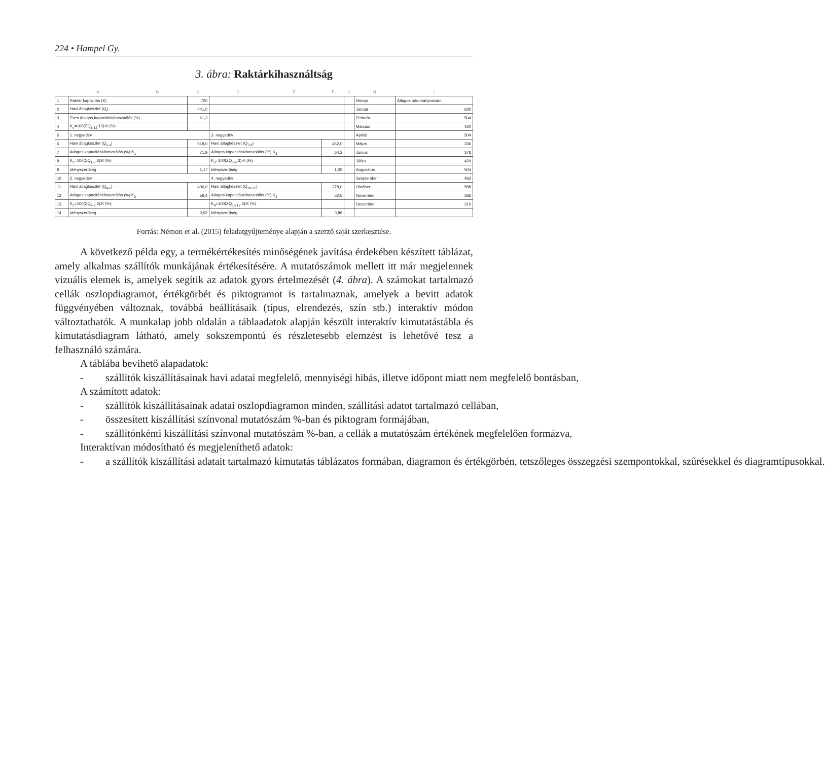224 • Hampel Gy.
3. ábra: Raktárkihasználtság
| | A | B | C | D | E | F | G | H | I |
| --- | --- | --- | --- | --- | --- | --- | --- | --- | --- |
| 1 | Raktár kapacitás (K) | | 720 | | | | | Hónap | Átlagos rakománynszám |
| 2 | Havi átlagkészlet (Q<sub>i</sub>) | | 441,0 | | | | | Január | 630 |
| 3 | Éves átlagos kapacitáskihasználás (%) | | 61,3 | | | | | Február | 504 |
| 4 | K<sub>e</sub>=100(ΣQ<sub>1-12</sub>:12):K (%) | | | | | | | Március | 420 |
| 5 | 1. negyedév | | | 3. negyedév | | | | Április | 504 |
| 6 | Havi átlagkészlet (Q<sub>1-3</sub>) | | 518,0 | Havi átlagkészlet (Q<sub>7-9</sub>) | | 462,0 | | Május | 336 |
| 7 | Átlagos kapacitáskihasználás (%) K<sub>1</sub> | | 71,9 | Átlagos kapacitáskihasználás (%) K<sub>3</sub> | | 64,2 | | Június | 378 |
| 8 | K<sub>1</sub>=100(ΣQ<sub>1-3</sub>:3):K (%) | | | K<sub>3</sub>=100(ΣQ<sub>7-9</sub>:3):K (%) | | | | Július | 420 |
| 9 | Idényszerűség | | 1,17 | Idényszerűség | | 1,05 | | Augusztus | 504 |
| 10 | 2. negyedév | | | 4. negyedév | | | | Szeptember | 462 |
| 11 | Havi átlagkészlet (Q<sub>4-6</sub>) | | 406,0 | Havi átlagkészlet (Q<sub>10-12</sub>) | | 378,0 | | Október | 588 |
| 12 | Átlagos kapacitáskihasználás (%) K<sub>2</sub> | | 56,4 | Átlagos kapacitáskihasználás (%) K<sub>4</sub> | | 52,5 | | November | 336 |
| 13 | K<sub>2</sub>=100(ΣQ<sub>4-6</sub>:3):K (%) | | | K<sub>4</sub>=100(ΣQ<sub>10-12</sub>:3):K (%) | | | | December | 210 |
| 14 | Idényszerűség | | 0,92 | Idényszerűség | | 0,86 | | | |
Forrás: Némon et al. (2015) feladatgyűjteménye alapján a szerző saját szerkesztése.
A következő példa egy, a termékértékesítés minőségének javítása érdekében készített táblázat, amely alkalmas szállítók munkájának értékesítésére. A mutatószámok mellett itt már megjelennek vizuális elemek is, amelyek segítik az adatok gyors értelmezését (4. ábra). A számokat tartalmazó cellák oszlopdiagramot, értékgörbét és piktogramot is tartalmaznak, amelyek a bevitt adatok függvényében változnak, továbbá beállításaik (típus, elrendezés, szín stb.) interaktív módon változtathatók. A munkalap jobb oldalán a táblaadatok alapján készült interaktív kimutatástábla és kimutatásdiagram látható, amely sokszempontú és részletesebb elemzést is lehetővé tesz a felhasználó számára.
A táblába bevihető alapadatok:
- szállítók kiszállításainak havi adatai megfelelő, mennyiségi hibás, illetve időpont miatt nem megfelelő bontásban,
A számított adatok:
- szállítók kiszállításainak adatai oszlopdiagramon minden, szállítási adatot tartalmazó cellában,
- összesített kiszállítási színvonal mutatószám %-ban és piktogram formájában,
- szállítónkénti kiszállítási színvonal mutatószám %-ban, a cellák a mutatószám értékének megfelelően formázva,
Interaktívan módosítható és megjeleníthető adatok:
- a szállítók kiszállítási adatait tartalmazó kimutatás táblázatos formában, diagramon és értékgörbén, tetszőleges összegzési szempontokkal, szűrésekkel és diagramtípusokkal.